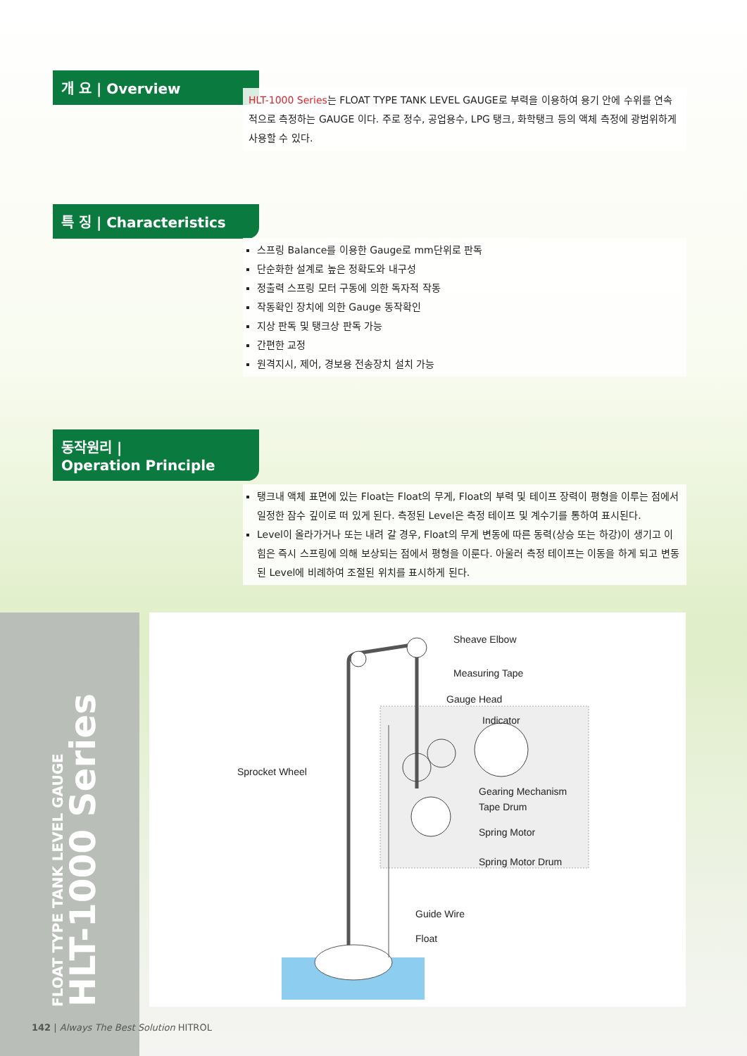개 요 | Overview
HLT-1000 Series는 FLOAT TYPE TANK LEVEL GAUGE로 부력을 이용하여 용기 안에 수위를 연속적으로 측정하는 GAUGE 이다. 주로 정수, 공업용수, LPG 탱크, 화학탱크 등의 액체 측정에 광범위하게 사용할 수 있다.
특 징 | Characteristics
스프링 Balance를 이용한 Gauge로 mm단위로 판독
단순화한 설계로 높은 정확도와 내구성
정출력 스프링 모터 구동에 의한 독자적 작동
작동확인 장치에 의한 Gauge 동작확인
지상 판독 및 탱크상 판독 가능
간편한 교정
원격지시, 제어, 경보용 전송장치 설치 가능
동작원리 |
Operation Principle
탱크내 액체 표면에 있는 Float는 Float의 무게, Float의 부력 및 테이프 장력이 평형을 이루는 점에서 일정한 잠수 깊이로 떠 있게 된다. 측정된 Level은 측정 테이프 및 계수기를 통하여 표시된다.
Level이 올라가거나 또는 내려 갈 경우, Float의 무게 변동에 따른 동력(상승 또는 하강)이 생기고 이 힘은 즉시 스프링에 의해 보상되는 점에서 평형을 이룬다. 아울러 측정 테이프는 이동을 하게 되고 변동된 Level에 비례하여 조절된 위치를 표시하게 된다.
FLOAT TYPE TANK LEVEL GAUGE
HLT-1000 Series
Sheave Elbow
Measuring Tape
Gauge Head
Indicator
Sprocket Wheel
Gearing Mechanism
Tape Drum
Spring Motor
Spring Motor Drum
Guide Wire
Float
142 | Always The Best Solution HITROL